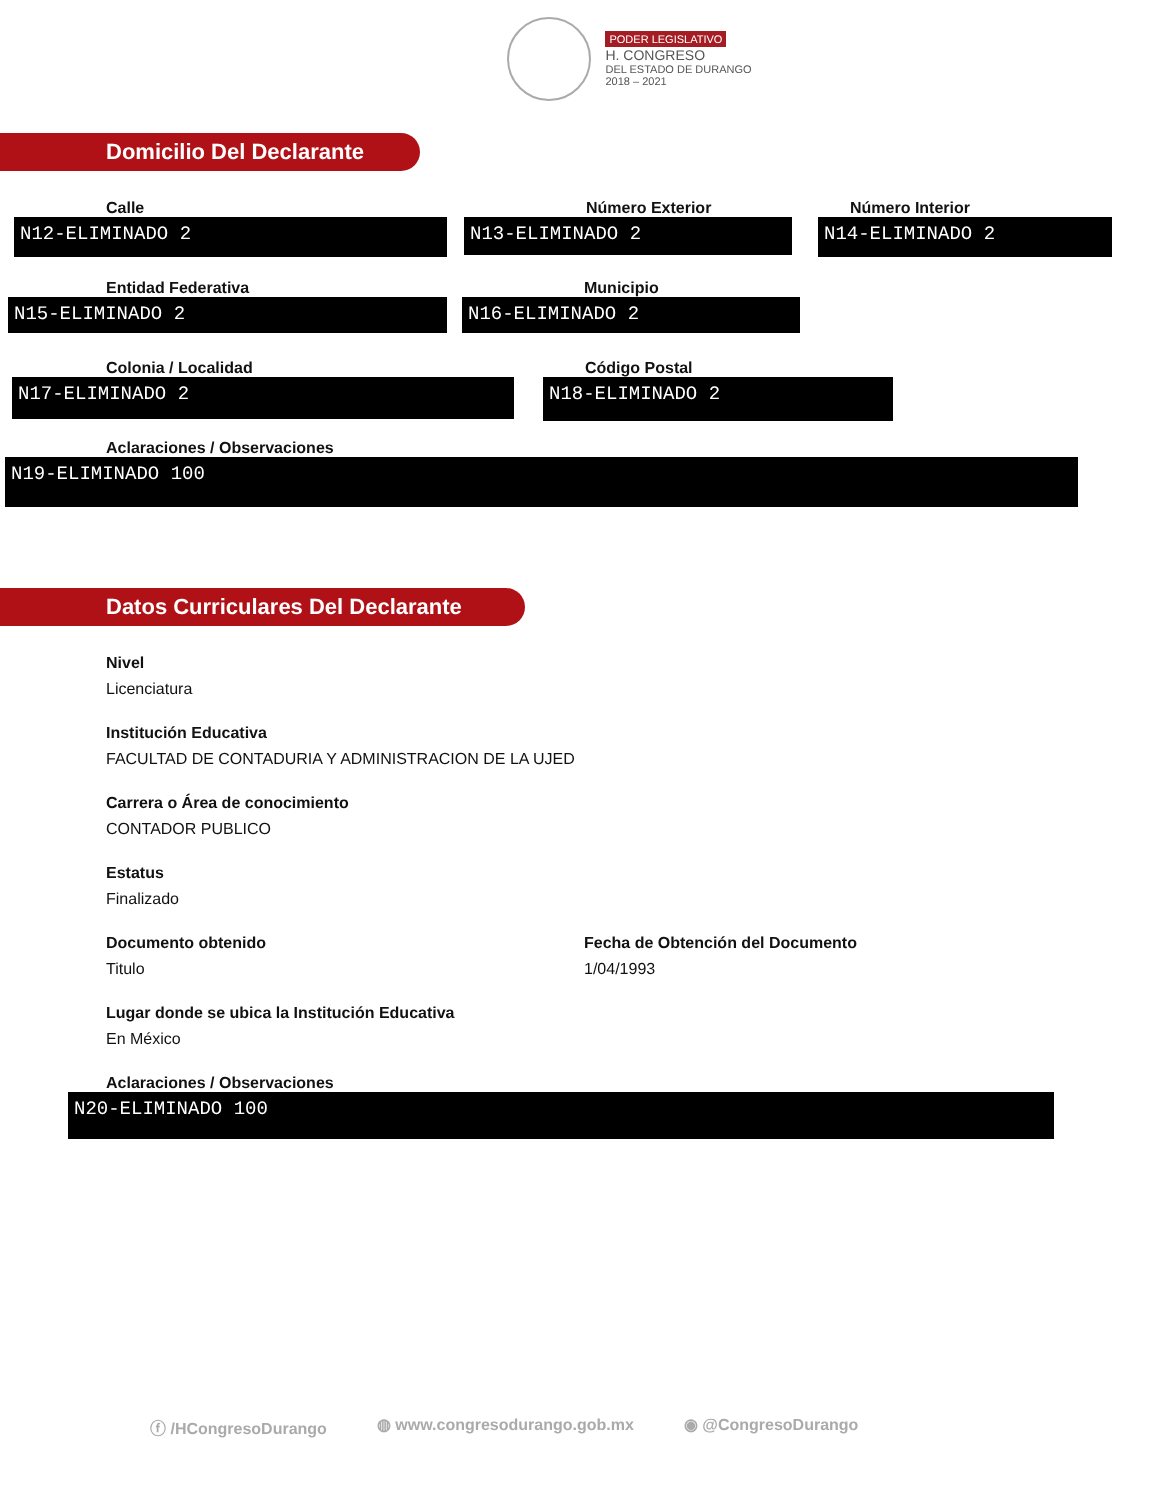PODER LEGISLATIVO
H. CONGRESO
DEL ESTADO DE DURANGO
2018 – 2021
Domicilio Del Declarante
Calle
N12-ELIMINADO 2
Número Exterior
N13-ELIMINADO 2
Número Interior
N14-ELIMINADO 2
Entidad Federativa
N15-ELIMINADO 2
Municipio
N16-ELIMINADO 2
Colonia / Localidad
N17-ELIMINADO 2
Código Postal
N18-ELIMINADO 2
Aclaraciones / Observaciones
N19-ELIMINADO 100
Datos Curriculares Del Declarante
Nivel
Licenciatura
Institución Educativa
FACULTAD DE CONTADURIA Y ADMINISTRACION DE LA UJED
Carrera o Área de conocimiento
CONTADOR PUBLICO
Estatus
Finalizado
Documento obtenido
Titulo
Fecha de Obtención del Documento
1/04/1993
Lugar donde se ubica la Institución Educativa
En México
Aclaraciones / Observaciones
N20-ELIMINADO 100
ⓕ /HCongresoDurango ◍ www.congresodurango.gob.mx ◉ @CongresoDurango